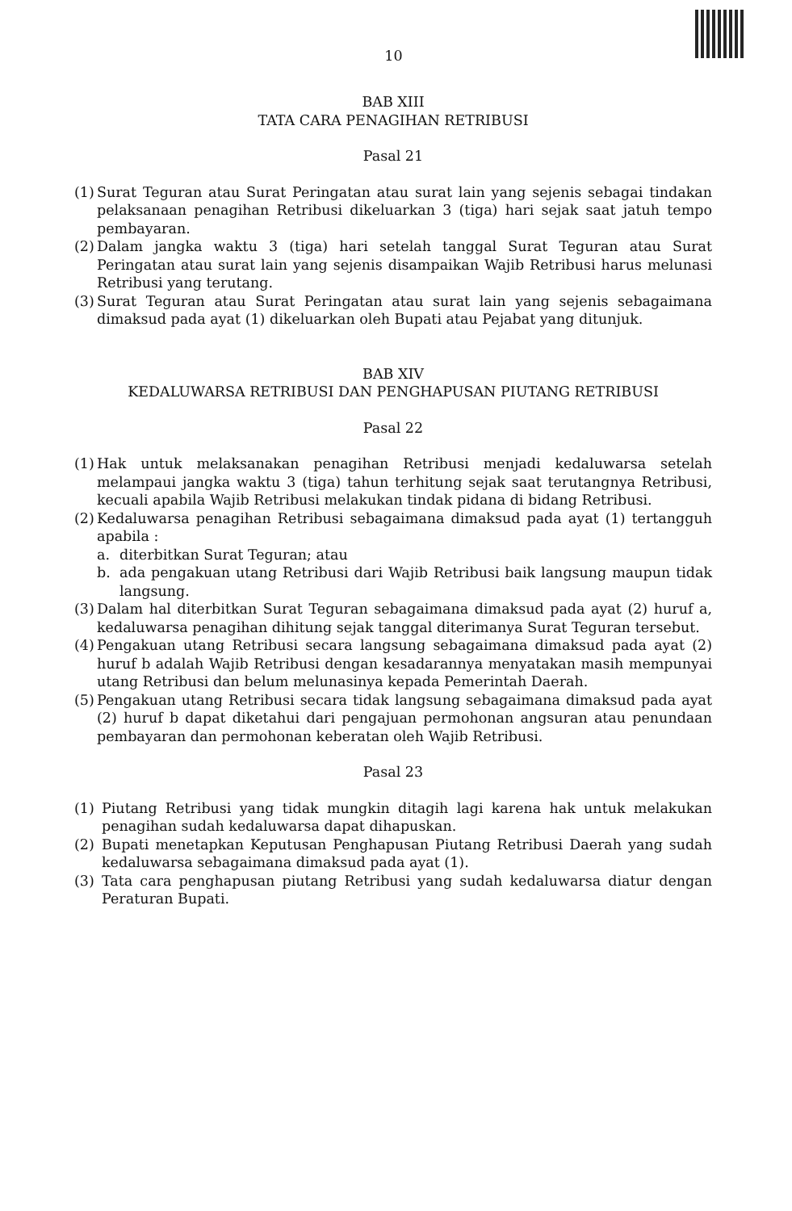10
BAB XIII
TATA CARA PENAGIHAN RETRIBUSI
Pasal 21
(1) Surat Teguran atau Surat Peringatan atau surat lain yang sejenis sebagai tindakan pelaksanaan penagihan Retribusi dikeluarkan 3 (tiga) hari sejak saat jatuh tempo pembayaran.
(2) Dalam jangka waktu 3 (tiga) hari setelah tanggal Surat Teguran atau Surat Peringatan atau surat lain yang sejenis disampaikan Wajib Retribusi harus melunasi Retribusi yang terutang.
(3) Surat Teguran atau Surat Peringatan atau surat lain yang sejenis sebagaimana dimaksud pada ayat (1) dikeluarkan oleh Bupati atau Pejabat yang ditunjuk.
BAB XIV
KEDALUWARSA RETRIBUSI DAN PENGHAPUSAN PIUTANG RETRIBUSI
Pasal 22
(1) Hak untuk melaksanakan penagihan Retribusi menjadi kedaluwarsa setelah melampaui jangka waktu 3 (tiga) tahun terhitung sejak saat terutangnya Retribusi, kecuali apabila Wajib Retribusi melakukan tindak pidana di bidang Retribusi.
(2) Kedaluwarsa penagihan Retribusi sebagaimana dimaksud pada ayat (1) tertangguh apabila :
a. diterbitkan Surat Teguran; atau
b. ada pengakuan utang Retribusi dari Wajib Retribusi baik langsung maupun tidak langsung.
(3) Dalam hal diterbitkan Surat Teguran sebagaimana dimaksud pada ayat (2) huruf a, kedaluwarsa penagihan dihitung sejak tanggal diterimanya Surat Teguran tersebut.
(4) Pengakuan utang Retribusi secara langsung sebagaimana dimaksud pada ayat (2) huruf b adalah Wajib Retribusi dengan kesadarannya menyatakan masih mempunyai utang Retribusi dan belum melunasinya kepada Pemerintah Daerah.
(5) Pengakuan utang Retribusi secara tidak langsung sebagaimana dimaksud pada ayat (2) huruf b dapat diketahui dari pengajuan permohonan angsuran atau penundaan pembayaran dan permohonan keberatan oleh Wajib Retribusi.
Pasal 23
(1) Piutang Retribusi yang tidak mungkin ditagih lagi karena hak untuk melakukan penagihan sudah kedaluwarsa dapat dihapuskan.
(2) Bupati menetapkan Keputusan Penghapusan Piutang Retribusi Daerah yang sudah kedaluwarsa sebagaimana dimaksud pada ayat (1).
(3) Tata cara penghapusan piutang Retribusi yang sudah kedaluwarsa diatur dengan Peraturan Bupati.